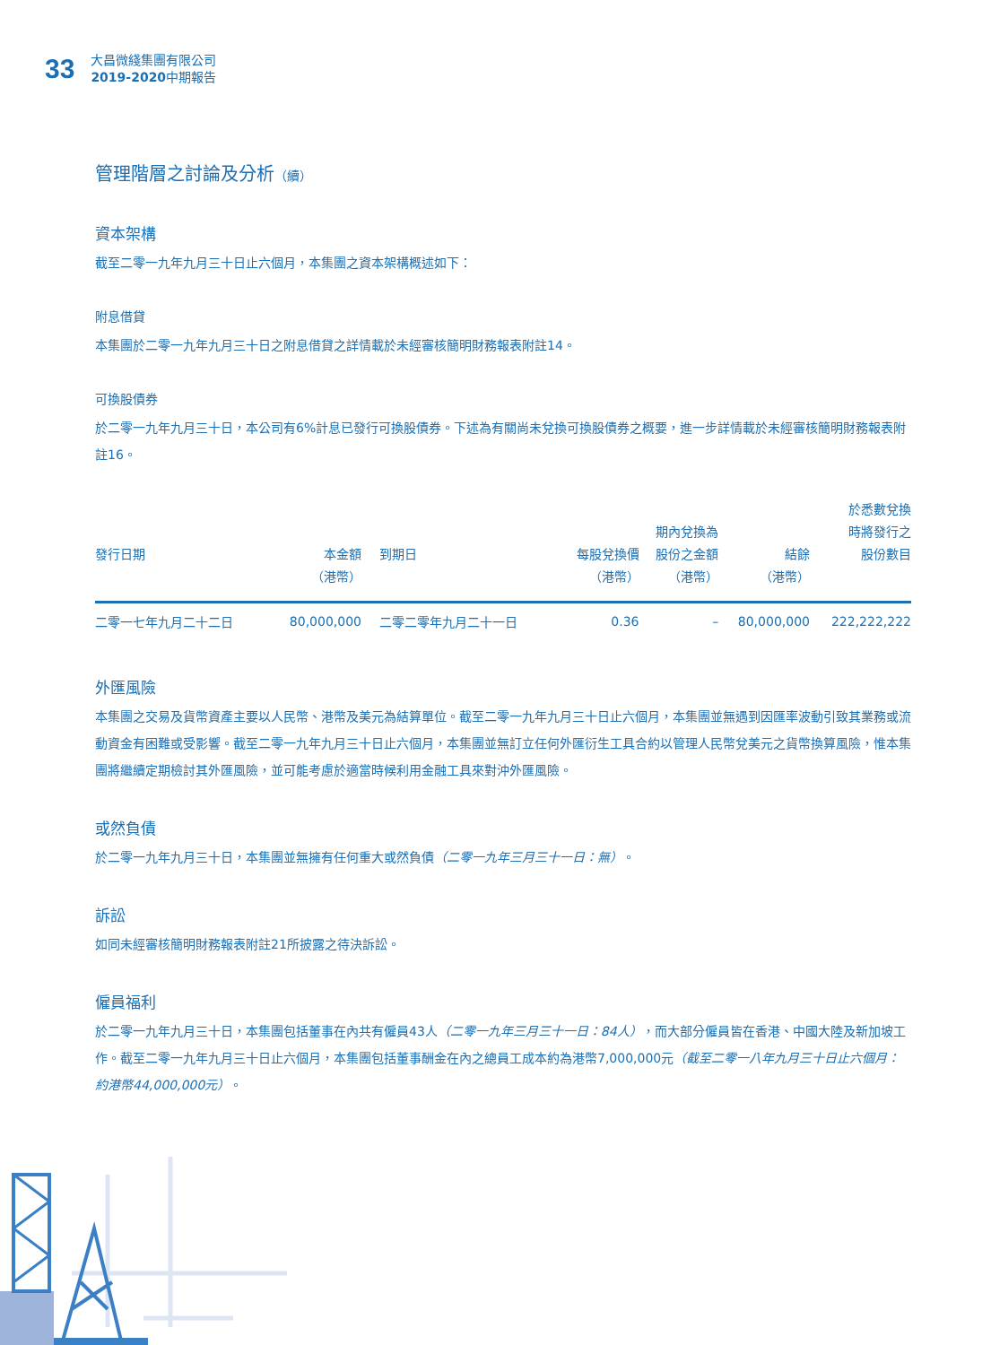33
大昌微綫集團有限公司
2019-2020中期報告
管理階層之討論及分析（續）
資本架構
截至二零一九年九月三十日止六個月，本集團之資本架構概述如下：
附息借貸
本集團於二零一九年九月三十日之附息借貸之詳情載於未經審核簡明財務報表附註14。
可換股債券
於二零一九年九月三十日，本公司有6%計息已發行可換股債券。下述為有關尚未兌換可換股債券之概要，進一步詳情載於未經審核簡明財務報表附註16。
| 發行日期 | 本金額 （港幣） | 到期日 | 每股兌換價 （港幣） | 期內兌換為 股份之金額 （港幣） | 結餘 （港幣） | 於悉數兌換 時將發行之 股份數目 |
| --- | --- | --- | --- | --- | --- | --- |
| 二零一七年九月二十二日 | 80,000,000 | 二零二零年九月二十一日 | 0.36 | – | 80,000,000 | 222,222,222 |
外匯風險
本集團之交易及貨幣資產主要以人民幣、港幣及美元為結算單位。截至二零一九年九月三十日止六個月，本集團並無遇到因匯率波動引致其業務或流動資金有困難或受影響。截至二零一九年九月三十日止六個月，本集團並無訂立任何外匯衍生工具合約以管理人民幣兌美元之貨幣換算風險，惟本集團將繼續定期檢討其外匯風險，並可能考慮於適當時候利用金融工具來對沖外匯風險。
或然負債
於二零一九年九月三十日，本集團並無擁有任何重大或然負債（二零一九年三月三十一日：無）。
訴訟
如同未經審核簡明財務報表附註21所披露之待決訴訟。
僱員福利
於二零一九年九月三十日，本集團包括董事在內共有僱員43人（二零一九年三月三十一日：84人），而大部分僱員皆在香港、中國大陸及新加坡工作。截至二零一九年九月三十日止六個月，本集團包括董事酬金在內之總員工成本約為港幣7,000,000元（截至二零一八年九月三十日止六個月：約港幣44,000,000元）。